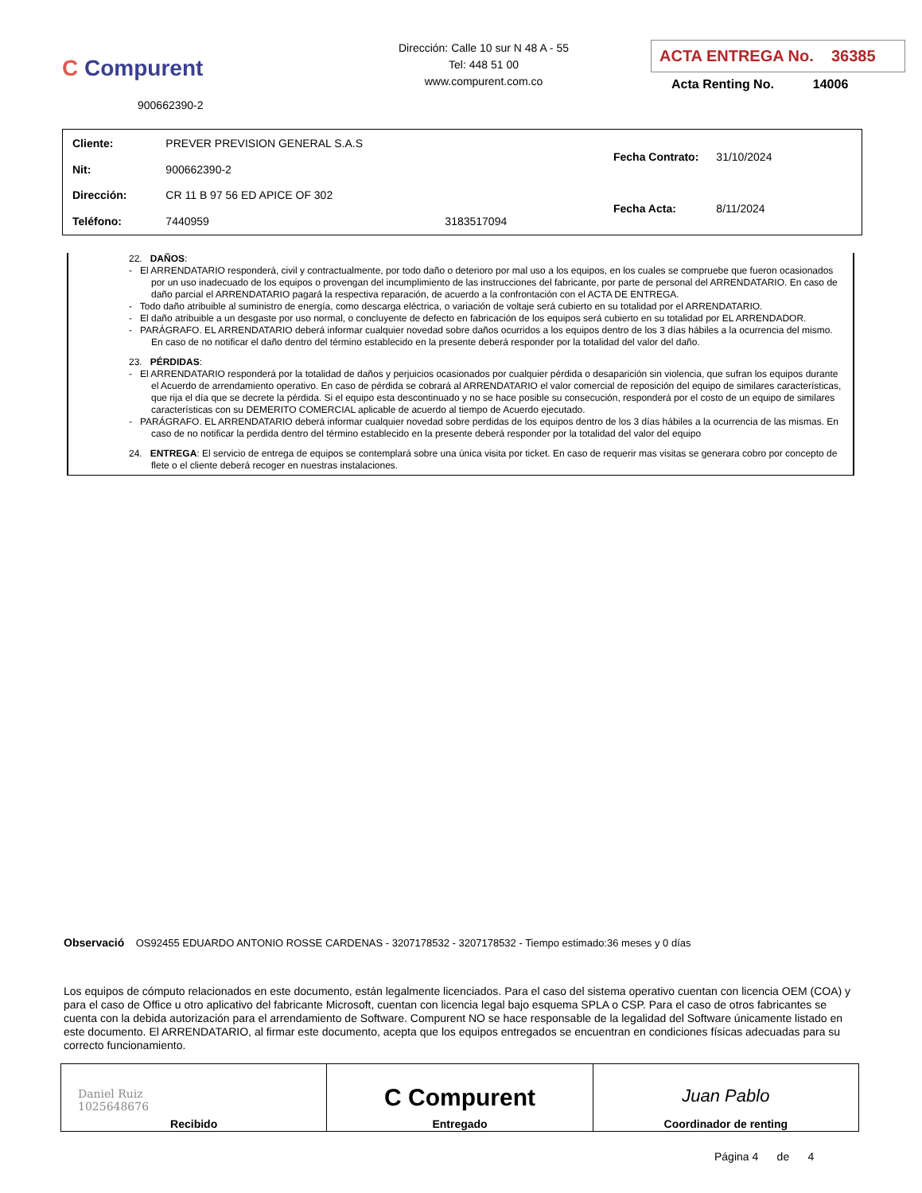C Compurent
900662390-2
Dirección: Calle 10 sur N 48 A - 55
Tel: 448 51 00
www.compurent.com.co
ACTA ENTREGA No. 36385
Acta Renting No. 14006
| Cliente: | PREVER PREVISION GENERAL S.A.S | |
| Nit: | 900662390-2 | |
| Dirección: | CR 11 B 97 56 ED APICE OF 302 | |
| Teléfono: | 7440959 | 3183517094 |
| Fecha Contrato: | 31/10/2024 |
| Fecha Acta: | 8/11/2024 |
22. DAÑOS:
- El ARRENDATARIO responderá, civil y contractualmente, por todo daño o deterioro por mal uso a los equipos, en los cuales se compruebe que fueron ocasionados por un uso inadecuado de los equipos o provengan del incumplimiento de las instrucciones del fabricante, por parte de personal del ARRENDATARIO. En caso de daño parcial el ARRENDATARIO pagará la respectiva reparación, de acuerdo a la confrontación con el ACTA DE ENTREGA.
- Todo daño atribuible al suministro de energía, como descarga eléctrica, o variación de voltaje será cubierto en su totalidad por el ARRENDATARIO.
- El daño atribuible a un desgaste por uso normal, o concluyente de defecto en fabricación de los equipos será cubierto en su totalidad por EL ARRENDADOR.
- PARÁGRAFO. EL ARRENDATARIO deberá informar cualquier novedad sobre daños ocurridos a los equipos dentro de los 3 días hábiles a la ocurrencia del mismo. En caso de no notificar el daño dentro del término establecido en la presente deberá responder por la totalidad del valor del daño.
23. PÉRDIDAS:
- El ARRENDATARIO responderá por la totalidad de daños y perjuicios ocasionados por cualquier pérdida o desaparición sin violencia, que sufran los equipos durante el Acuerdo de arrendamiento operativo. En caso de pérdida se cobrará al ARRENDATARIO el valor comercial de reposición del equipo de similares características, que rija el día que se decrete la pérdida. Si el equipo esta descontinuado y no se hace posible su consecución, responderá por el costo de un equipo de similares características con su DEMERITO COMERCIAL aplicable de acuerdo al tiempo de Acuerdo ejecutado.
- PARÁGRAFO. EL ARRENDATARIO deberá informar cualquier novedad sobre perdidas de los equipos dentro de los 3 días hábiles a la ocurrencia de las mismas. En caso de no notificar la perdida dentro del término establecido en la presente deberá responder por la totalidad del valor del equipo
24. ENTREGA: El servicio de entrega de equipos se contemplará sobre una única visita por ticket. En caso de requerir mas visitas se generara cobro por concepto de flete o el cliente deberá recoger en nuestras instalaciones.
Observació OS92455 EDUARDO ANTONIO ROSSE CARDENAS - 3207178532 - 3207178532 - Tiempo estimado:36 meses y 0 días
Los equipos de cómputo relacionados en este documento, están legalmente licenciados. Para el caso del sistema operativo cuentan con licencia OEM (COA) y para el caso de Office u otro aplicativo del fabricante Microsoft, cuentan con licencia legal bajo esquema SPLA o CSP. Para el caso de otros fabricantes se cuenta con la debida autorización para el arrendamiento de Software. Compurent NO se hace responsable de la legalidad del Software únicamente listado en este documento. El ARRENDATARIO, al firmar este documento, acepta que los equipos entregados se encuentran en condiciones físicas adecuadas para su correcto funcionamiento.
| Daniel Ruiz 1025648676 Recibido | C Compurent Entregado | Juan Pablo Coordinador de renting |
Página 4 de 4